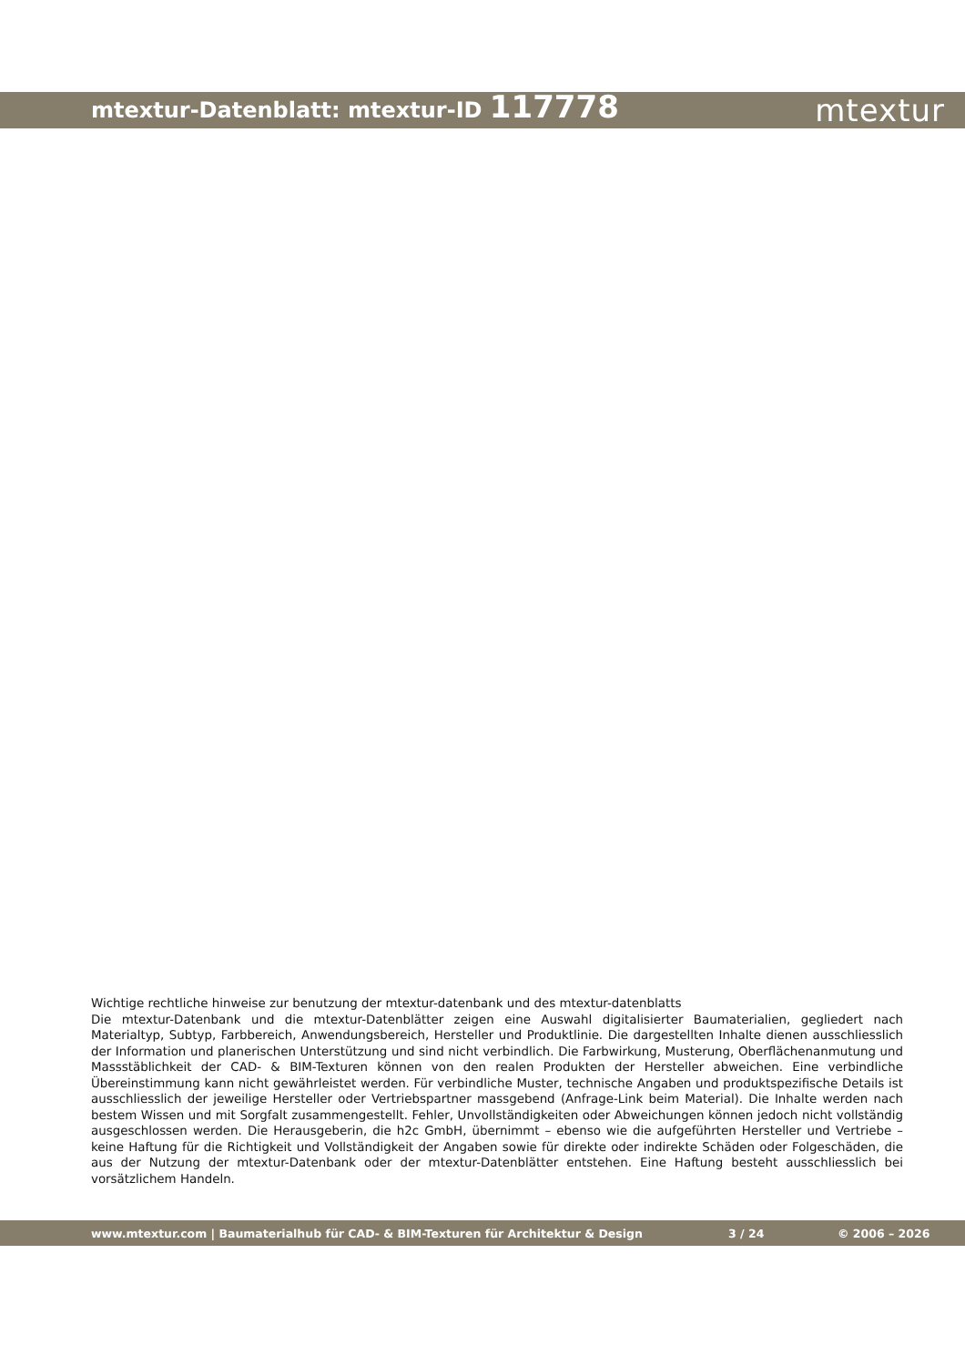mtextur-Datenblatt: mtextur-ID 117778
mtextur
Wichtige rechtliche hinweise zur benutzung der mtextur-datenbank und des mtextur-datenblatts
Die mtextur-Datenbank und die mtextur-Datenblätter zeigen eine Auswahl digitalisierter Baumaterialien, gegliedert nach Materialtyp, Subtyp, Farbbereich, Anwendungsbereich, Hersteller und Produktlinie. Die dargestellten Inhalte dienen ausschliesslich der Information und planerischen Unterstützung und sind nicht verbindlich. Die Farbwirkung, Musterung, Oberflächenanmutung und Massstäblichkeit der CAD- & BIM-Texturen können von den realen Produkten der Hersteller abweichen. Eine verbindliche Übereinstimmung kann nicht gewährleistet werden. Für verbindliche Muster, technische Angaben und produktspezifische Details ist ausschliesslich der jeweilige Hersteller oder Vertriebspartner massgebend (Anfrage-Link beim Material). Die Inhalte werden nach bestem Wissen und mit Sorgfalt zusammengestellt. Fehler, Unvollständigkeiten oder Abweichungen können jedoch nicht vollständig ausgeschlossen werden. Die Herausgeberin, die h2c GmbH, übernimmt – ebenso wie die aufgeführten Hersteller und Vertriebe – keine Haftung für die Richtigkeit und Vollständigkeit der Angaben sowie für direkte oder indirekte Schäden oder Folgeschäden, die aus der Nutzung der mtextur-Datenbank oder der mtextur-Datenblätter entstehen. Eine Haftung besteht ausschliesslich bei vorsätzlichem Handeln.
www.mtextur.com | Baumaterialhub für CAD- & BIM-Texturen für Architektur & Design 3 / 24 © 2006 – 2026